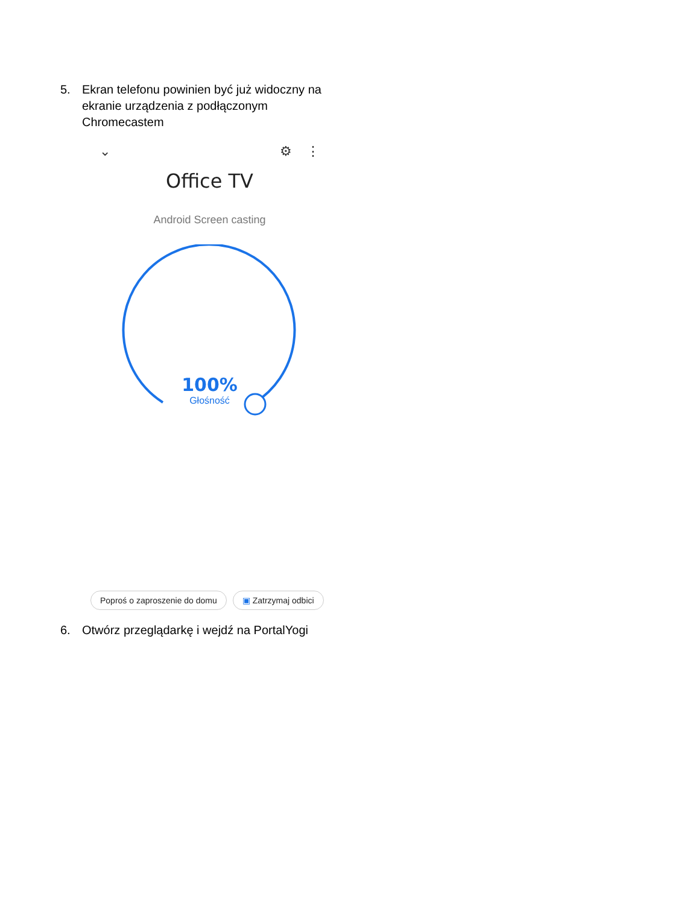5. Ekran telefonu powinien być już widoczny na ekranie urządzenia z podłączonym Chromecastem
⌄ ⚙ ⋮
Office TV
Android Screen casting
100%
Głośność
Poproś o zaproszenie do domu ▣ Zatrzymaj odbici
6. Otwórz przeglądarkę i wejdź na PortalYogi